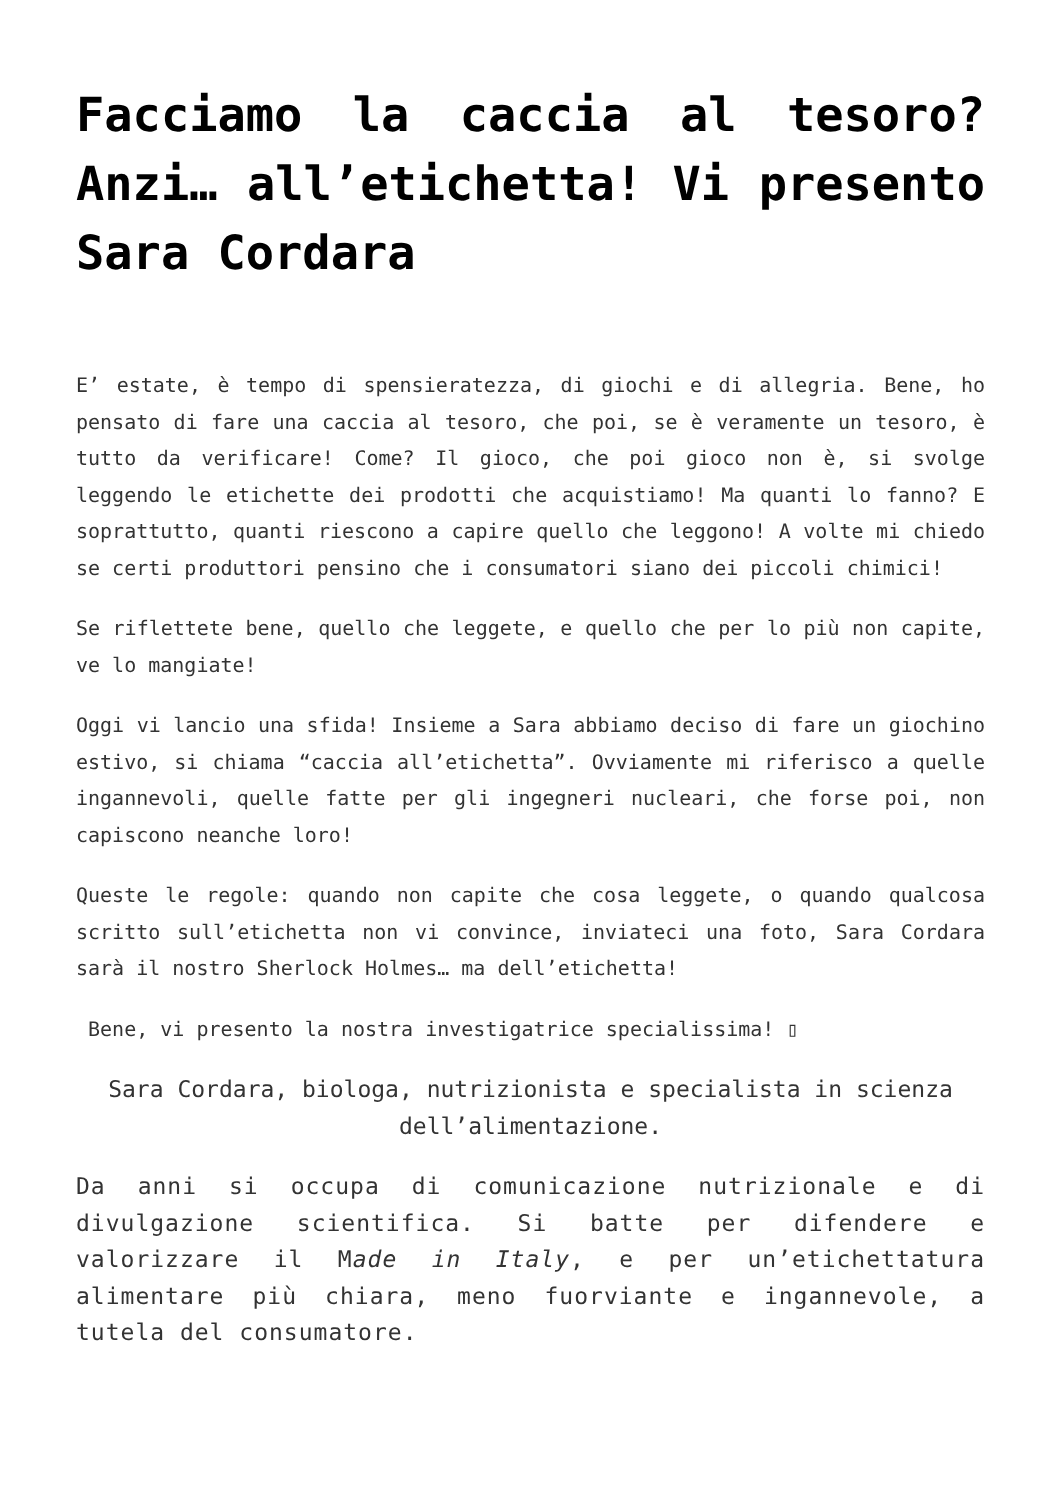Facciamo la caccia al tesoro? Anzi… all’etichetta! Vi presento Sara Cordara
E’ estate, è tempo di spensieratezza, di giochi e di allegria. Bene, ho pensato di fare una caccia al tesoro, che poi, se è veramente un tesoro, è tutto da verificare! Come? Il gioco, che poi gioco non è, si svolge leggendo le etichette dei prodotti che acquistiamo! Ma quanti lo fanno? E soprattutto, quanti riescono a capire quello che leggono! A volte mi chiedo se certi produttori pensino che i consumatori siano dei piccoli chimici!
Se riflettete bene, quello che leggete, e quello che per lo più non capite, ve lo mangiate!
Oggi vi lancio una sfida! Insieme a Sara abbiamo deciso di fare un giochino estivo, si chiama “caccia all’etichetta”. Ovviamente mi riferisco a quelle ingannevoli, quelle fatte per gli ingegneri nucleari, che forse poi, non capiscono neanche loro!
Queste le regole: quando non capite che cosa leggete, o quando qualcosa scritto sull’etichetta non vi convince, inviateci una foto, Sara Cordara sarà il nostro Sherlock Holmes… ma dell’etichetta!
Bene, vi presento la nostra investigatrice specialissima! ▯
Sara Cordara, biologa, nutrizionista e specialista in scienza dell’alimentazione.
Da anni si occupa di comunicazione nutrizionale e di divulgazione scientifica. Si batte per difendere e valorizzare il Made in Italy, e per un’etichettatura alimentare più chiara, meno fuorviante e ingannevole, a tutela del consumatore.